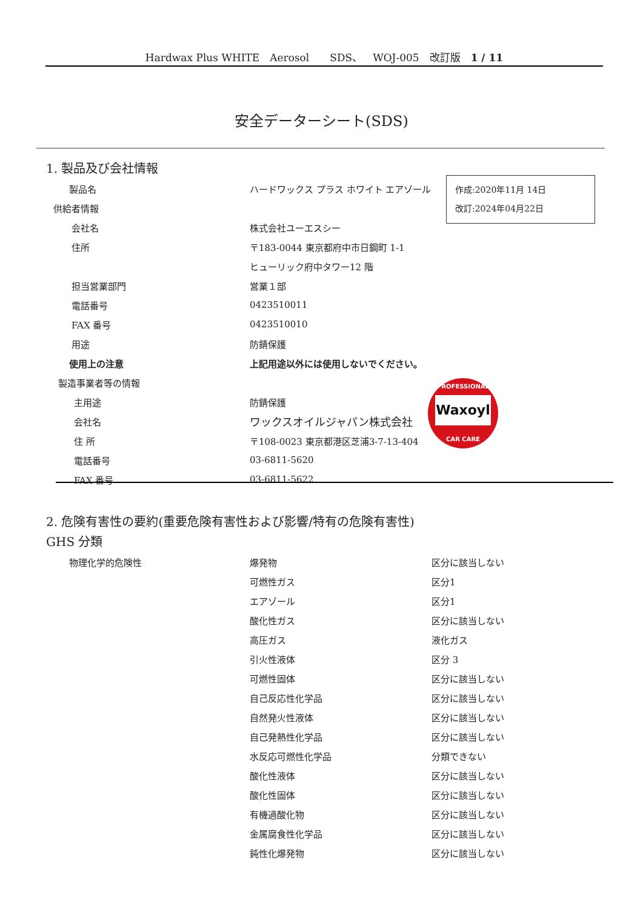Hardwax Plus WHITE　Aerosol　　SDS、　WOJ-005　改訂版　1 / 11
安全データーシート(SDS)
1. 製品及び会社情報
| 製品名 | ハードワックス プラス ホワイト エアゾール |
| 供給者情報 | |
| 会社名 | 株式会社ユーエスシー |
| 住所 | 〒183-0044 東京都府中市日鋼町 1-1 |
| | ヒューリック府中タワー12 階 |
| 担当営業部門 | 営業１部 |
| 電話番号 | 0423510011 |
| FAX 番号 | 0423510010 |
| 用途 | 防錆保護 |
| 使用上の注意 | 上記用途以外には使用しないでください。 |
| 製造事業者等の情報 | |
| 主用途 | 防錆保護 |
| 会社名 | ワックスオイルジャパン株式会社 |
| 住 所 | 〒108-0023 東京都港区芝浦3-7-13-404 |
| 電話番号 | 03-6811-5620 |
| FAX 番号 | 03-6811-5622 |
作成:2020年11月 14日
改訂:2024年04月22日
PROFESSIONAL
Waxoyl
CAR CARE
2. 危険有害性の要約(重要危険有害性および影響/特有の危険有害性)
GHS 分類
| 物理化学的危険性 | 爆発物 | 区分に該当しない |
| | 可燃性ガス | 区分1 |
| | エアゾール | 区分1 |
| | 酸化性ガス | 区分に該当しない |
| | 高圧ガス | 液化ガス |
| | 引火性液体 | 区分 3 |
| | 可燃性固体 | 区分に該当しない |
| | 自己反応性化学品 | 区分に該当しない |
| | 自然発火性液体 | 区分に該当しない |
| | 自己発熱性化学品 | 区分に該当しない |
| | 水反応可燃性化学品 | 分類できない |
| | 酸化性液体 | 区分に該当しない |
| | 酸化性固体 | 区分に該当しない |
| | 有機過酸化物 | 区分に該当しない |
| | 金属腐食性化学品 | 区分に該当しない |
| | 鈍性化爆発物 | 区分に該当しない |